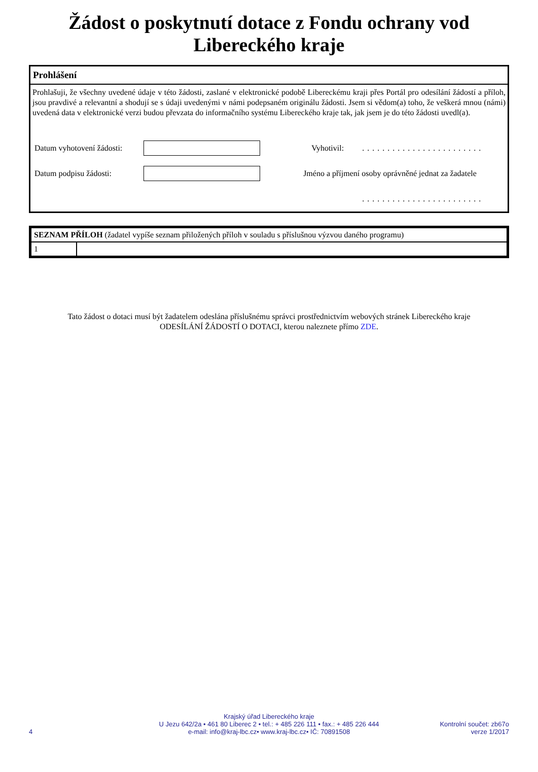Žádost o poskytnutí dotace z Fondu ochrany vod
Libereckého kraje
Prohlášení
Prohlašuji, že všechny uvedené údaje v této žádosti, zaslané v elektronické podobě Libereckému kraji přes Portál pro odesílání žádostí a příloh, jsou pravdivé a relevantní a shodují se s údaji uvedenými v námi podepsaném originálu žádosti. Jsem si vědom(a) toho, že veškerá mnou (námi) uvedená data v elektronické verzi budou převzata do informačního systému Libereckého kraje tak, jak jsem je do této žádosti uvedl(a).
| Datum vyhotovení žádosti: | | Vyhotivil: | ........................ |
| Datum podpisu žádosti: | | Jméno a příjmení osoby oprávněné jednat za žadatele | |
| | | | ........................ |
| SEZNAM PŘÍLOH (žadatel vypíše seznam přiložených příloh v souladu s příslušnou výzvou daného programu) | |
| --- | --- |
| 1 | |
Tato žádost o dotaci musí být žadatelem odeslána příslušnému správci prostřednictvím webových stránek Libereckého kraje
ODESÍLÁNÍ ŽÁDOSTÍ O DOTACI, kterou naleznete přímo ZDE.
4
Krajský úřad Libereckého kraje
U Jezu 642/2a • 461 80 Liberec 2 • tel.: + 485 226 111 • fax.: + 485 226 444
e-mail: info@kraj-lbc.cz• www.kraj-lbc.cz• IČ: 70891508
Kontrolní součet: zb67o
verze 1/2017